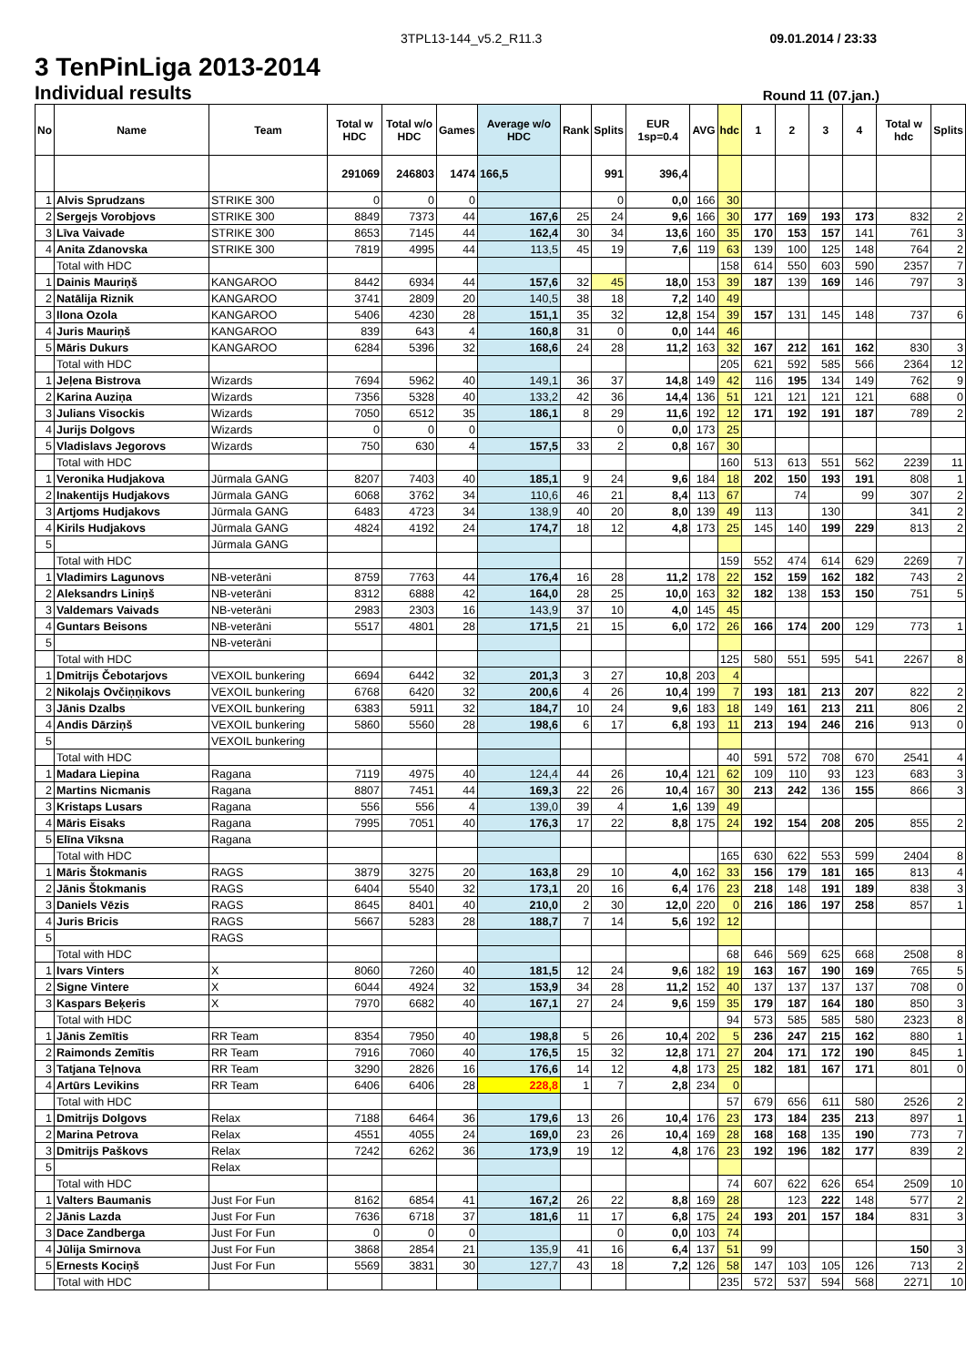3TPL13-144_v5.2_R11.3 09.01.2014 / 23:33
3 TenPinLiga 2013-2014
Individual results
Round 11 (07.jan.)
| No | Name | Team | Total w HDC | Total w/o HDC | Games | Average w/o HDC | Rank | Splits | EUR 1sp=0.4 | AVG | hdc | 1 | 2 | 3 | 4 | Total w hdc | Splits |
| --- | --- | --- | --- | --- | --- | --- | --- | --- | --- | --- | --- | --- | --- | --- | --- | --- | --- |
| | | | 291069 | 246803 | 1474 | 166,5 | | 991 | 396,4 | | | | | | | | |
| 1 | Alvis Sprudzans | STRIKE 300 | 0 | 0 | 0 | | | 0 | 0,0 | 166 | 30 | | | | | | |
| 2 | Sergejs Vorobjovs | STRIKE 300 | 8849 | 7373 | 44 | 167,6 | 25 | 24 | 9,6 | 166 | 30 | 177 | 169 | 193 | 173 | 832 | 2 |
| 3 | Līva Vaivade | STRIKE 300 | 8653 | 7145 | 44 | 162,4 | 30 | 34 | 13,6 | 160 | 35 | 170 | 153 | 157 | 141 | 761 | 3 |
| 4 | Anita Zdanovska | STRIKE 300 | 7819 | 4995 | 44 | 113,5 | 45 | 19 | 7,6 | 119 | 63 | 139 | 100 | 125 | 148 | 764 | 2 |
| | Total with HDC | | | | | | | | | | 158 | 614 | 550 | 603 | 590 | 2357 | 7 |
| 1 | Dainis Mauriņš | KANGAROO | 8442 | 6934 | 44 | 157,6 | 32 | 45 | 18,0 | 153 | 39 | 187 | 139 | 169 | 146 | 797 | 3 |
| 2 | Natālija Riznik | KANGAROO | 3741 | 2809 | 20 | 140,5 | 38 | 18 | 7,2 | 140 | 49 | | | | | | |
| 3 | Ilona Ozola | KANGAROO | 5406 | 4230 | 28 | 151,1 | 35 | 32 | 12,8 | 154 | 39 | 157 | 131 | 145 | 148 | 737 | 6 |
| 4 | Juris Mauriņš | KANGAROO | 839 | 643 | 4 | 160,8 | 31 | 0 | 0,0 | 144 | 46 | | | | | | |
| 5 | Māris Dukurs | KANGAROO | 6284 | 5396 | 32 | 168,6 | 24 | 28 | 11,2 | 163 | 32 | 167 | 212 | 161 | 162 | 830 | 3 |
| | Total with HDC | | | | | | | | | | 205 | 621 | 592 | 585 | 566 | 2364 | 12 |
| 1 | Jeļena Bistrova | Wizards | 7694 | 5962 | 40 | 149,1 | 36 | 37 | 14,8 | 149 | 42 | 116 | 195 | 134 | 149 | 762 | 9 |
| 2 | Karina Auziņa | Wizards | 7356 | 5328 | 40 | 133,2 | 42 | 36 | 14,4 | 136 | 51 | 121 | 121 | 121 | 121 | 688 | 0 |
| 3 | Julians Visockis | Wizards | 7050 | 6512 | 35 | 186,1 | 8 | 29 | 11,6 | 192 | 12 | 171 | 192 | 191 | 187 | 789 | 2 |
| 4 | Jurijs Dolgovs | Wizards | 0 | 0 | 0 | | | 0 | 0,0 | 173 | 25 | | | | | | |
| 5 | Vladislavs Jegorovs | Wizards | 750 | 630 | 4 | 157,5 | 33 | 2 | 0,8 | 167 | 30 | | | | | | |
| | Total with HDC | | | | | | | | | | 160 | 513 | 613 | 551 | 562 | 2239 | 11 |
| 1 | Veronika Hudjakova | Jūrmala GANG | 8207 | 7403 | 40 | 185,1 | 9 | 24 | 9,6 | 184 | 18 | 202 | 150 | 193 | 191 | 808 | 1 |
| 2 | Inakentijs Hudjakovs | Jūrmala GANG | 6068 | 3762 | 34 | 110,6 | 46 | 21 | 8,4 | 113 | 67 | | 74 | | 99 | 307 | 2 |
| 3 | Artjoms Hudjakovs | Jūrmala GANG | 6483 | 4723 | 34 | 138,9 | 40 | 20 | 8,0 | 139 | 49 | 113 | | 130 | | 341 | 2 |
| 4 | Kirils Hudjakovs | Jūrmala GANG | 4824 | 4192 | 24 | 174,7 | 18 | 12 | 4,8 | 173 | 25 | 145 | 140 | 199 | 229 | 813 | 2 |
| 5 | | Jūrmala GANG | | | | | | | | | | | | | | | |
| | Total with HDC | | | | | | | | | | 159 | 552 | 474 | 614 | 629 | 2269 | 7 |
| 1 | Vladimirs Lagunovs | NB-veterāni | 8759 | 7763 | 44 | 176,4 | 16 | 28 | 11,2 | 178 | 22 | 152 | 159 | 162 | 182 | 743 | 2 |
| 2 | Aleksandrs Liniņš | NB-veterāni | 8312 | 6888 | 42 | 164,0 | 28 | 25 | 10,0 | 163 | 32 | 182 | 138 | 153 | 150 | 751 | 5 |
| 3 | Valdemars Vaivads | NB-veterāni | 2983 | 2303 | 16 | 143,9 | 37 | 10 | 4,0 | 145 | 45 | | | | | | |
| 4 | Guntars Beisons | NB-veterāni | 5517 | 4801 | 28 | 171,5 | 21 | 15 | 6,0 | 172 | 26 | 166 | 174 | 200 | 129 | 773 | 1 |
| 5 | | NB-veterāni | | | | | | | | | | | | | | | |
| | Total with HDC | | | | | | | | | | 125 | 580 | 551 | 595 | 541 | 2267 | 8 |
| 1 | Dmitrijs Čebotarjovs | VEXOIL bunkering | 6694 | 6442 | 32 | 201,3 | 3 | 27 | 10,8 | 203 | 4 | | | | | | |
| 2 | Nikolajs Ovčiņņikovs | VEXOIL bunkering | 6768 | 6420 | 32 | 200,6 | 4 | 26 | 10,4 | 199 | 7 | 193 | 181 | 213 | 207 | 822 | 2 |
| 3 | Jānis Dzalbs | VEXOIL bunkering | 6383 | 5911 | 32 | 184,7 | 10 | 24 | 9,6 | 183 | 18 | 149 | 161 | 213 | 211 | 806 | 2 |
| 4 | Andis Dārziņš | VEXOIL bunkering | 5860 | 5560 | 28 | 198,6 | 6 | 17 | 6,8 | 193 | 11 | 213 | 194 | 246 | 216 | 913 | 0 |
| 5 | | VEXOIL bunkering | | | | | | | | | | | | | | | |
| | Total with HDC | | | | | | | | | | 40 | 591 | 572 | 708 | 670 | 2541 | 4 |
| 1 | Madara Liepina | Ragana | 7119 | 4975 | 40 | 124,4 | 44 | 26 | 10,4 | 121 | 62 | 109 | 110 | 93 | 123 | 683 | 3 |
| 2 | Martins Nicmanis | Ragana | 8807 | 7451 | 44 | 169,3 | 22 | 26 | 10,4 | 167 | 30 | 213 | 242 | 136 | 155 | 866 | 3 |
| 3 | Kristaps Lusars | Ragana | 556 | 556 | 4 | 139,0 | 39 | 4 | 1,6 | 139 | 49 | | | | | | |
| 4 | Māris Eisaks | Ragana | 7995 | 7051 | 40 | 176,3 | 17 | 22 | 8,8 | 175 | 24 | 192 | 154 | 208 | 205 | 855 | 2 |
| 5 | Elīna Vīksna | Ragana | | | | | | | | | | | | | | | |
| | Total with HDC | | | | | | | | | | 165 | 630 | 622 | 553 | 599 | 2404 | 8 |
| 1 | Māris Štokmanis | RAGS | 3879 | 3275 | 20 | 163,8 | 29 | 10 | 4,0 | 162 | 33 | 156 | 179 | 181 | 165 | 813 | 4 |
| 2 | Jānis Štokmanis | RAGS | 6404 | 5540 | 32 | 173,1 | 20 | 16 | 6,4 | 176 | 23 | 218 | 148 | 191 | 189 | 838 | 3 |
| 3 | Daniels Vēzis | RAGS | 8645 | 8401 | 40 | 210,0 | 2 | 30 | 12,0 | 220 | 0 | 216 | 186 | 197 | 258 | 857 | 1 |
| 4 | Juris Bricis | RAGS | 5667 | 5283 | 28 | 188,7 | 7 | 14 | 5,6 | 192 | 12 | | | | | | |
| 5 | | RAGS | | | | | | | | | | | | | | | |
| | Total with HDC | | | | | | | | | | 68 | 646 | 569 | 625 | 668 | 2508 | 8 |
| 1 | Ivars Vinters | X | 8060 | 7260 | 40 | 181,5 | 12 | 24 | 9,6 | 182 | 19 | 163 | 167 | 190 | 169 | 765 | 5 |
| 2 | Signe Vintere | X | 6044 | 4924 | 32 | 153,9 | 34 | 28 | 11,2 | 152 | 40 | 137 | 137 | 137 | 137 | 708 | 0 |
| 3 | Kaspars Beķeris | X | 7970 | 6682 | 40 | 167,1 | 27 | 24 | 9,6 | 159 | 35 | 179 | 187 | 164 | 180 | 850 | 3 |
| | Total with HDC | | | | | | | | | | 94 | 573 | 585 | 585 | 580 | 2323 | 8 |
| 1 | Jānis Zemītis | RR Team | 8354 | 7950 | 40 | 198,8 | 5 | 26 | 10,4 | 202 | 5 | 236 | 247 | 215 | 162 | 880 | 1 |
| 2 | Raimonds Zemītis | RR Team | 7916 | 7060 | 40 | 176,5 | 15 | 32 | 12,8 | 171 | 27 | 204 | 171 | 172 | 190 | 845 | 1 |
| 3 | Tatjana Teļnova | RR Team | 3290 | 2826 | 16 | 176,6 | 14 | 12 | 4,8 | 173 | 25 | 182 | 181 | 167 | 171 | 801 | 0 |
| 4 | Artūrs Levikins | RR Team | 6406 | 6406 | 28 | 228,8 | 1 | 7 | 2,8 | 234 | 0 | | | | | | |
| | Total with HDC | | | | | | | | | | 57 | 679 | 656 | 611 | 580 | 2526 | 2 |
| 1 | Dmitrijs Dolgovs | Relax | 7188 | 6464 | 36 | 179,6 | 13 | 26 | 10,4 | 176 | 23 | 173 | 184 | 235 | 213 | 897 | 1 |
| 2 | Marina Petrova | Relax | 4551 | 4055 | 24 | 169,0 | 23 | 26 | 10,4 | 169 | 28 | 168 | 168 | 135 | 190 | 773 | 7 |
| 3 | Dmitrijs Paškovs | Relax | 7242 | 6262 | 36 | 173,9 | 19 | 12 | 4,8 | 176 | 23 | 192 | 196 | 182 | 177 | 839 | 2 |
| 5 | | Relax | | | | | | | | | | | | | | | |
| | Total with HDC | | | | | | | | | | 74 | 607 | 622 | 626 | 654 | 2509 | 10 |
| 1 | Valters Baumanis | Just For Fun | 8162 | 6854 | 41 | 167,2 | 26 | 22 | 8,8 | 169 | 28 | | 123 | 222 | 148 | 577 | 2 |
| 2 | Jānis Lazda | Just For Fun | 7636 | 6718 | 37 | 181,6 | 11 | 17 | 6,8 | 175 | 24 | 193 | 201 | 157 | 184 | 831 | 3 |
| 3 | Dace Zandberga | Just For Fun | 0 | 0 | 0 | | | 0 | 0,0 | 103 | 74 | | | | | | |
| 4 | Jūlija Smirnova | Just For Fun | 3868 | 2854 | 21 | 135,9 | 41 | 16 | 6,4 | 137 | 51 | 99 | | | | 150 | 3 |
| 5 | Ernests Kociņš | Just For Fun | 5569 | 3831 | 30 | 127,7 | 43 | 18 | 7,2 | 126 | 58 | 147 | 103 | 105 | 126 | 713 | 2 |
| | Total with HDC | | | | | | | | | | 235 | 572 | 537 | 594 | 568 | 2271 | 10 |